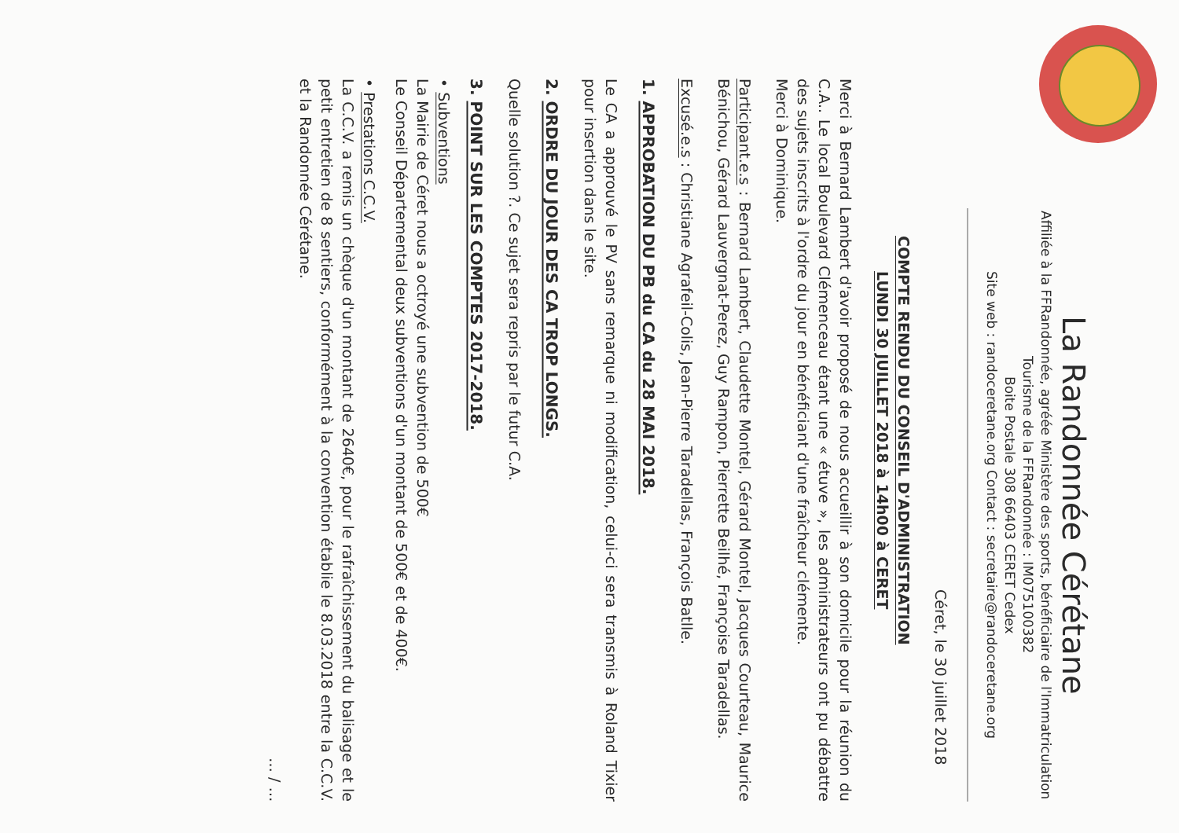La Randonnée Cérétane
Affiliée à la FFRandonnée, agréée Ministère des sports, bénéficiaire de l'Immatriculation Tourisme de la FFRandonnée : IM075100382
Boite Postale 308 66403 CERET Cedex
Site web : randoceretane.org Contact : secretaire@randoceretane.org
Céret, le 30 juillet 2018
COMPTE RENDU DU CONSEIL D'ADMINISTRATION
LUNDI 30 JUILLET 2018 à 14h00 à CERET
Merci à Bernard Lambert d'avoir proposé de nous accueillir à son domicile pour la réunion du C.A.. Le local Boulevard Clémenceau étant une « étuve », les administrateurs ont pu débattre des sujets inscrits à l'ordre du jour en bénéficiant d'une fraîcheur clémente.
Merci à Dominique.
Participant.e.s : Bernard Lambert, Claudette Montel, Gérard Montel, Jacques Courteau, Maurice Bénichou, Gérard Lauvergnat-Perez, Guy Rampon, Pierrette Beilhé, Françoise Taradellas.
Excusé.e.s : Christiane Agrafeil-Colis, Jean-Pierre Taradellas, François Batlle.
1. APPROBATION DU PB du CA du 28 MAI 2018.
Le CA a approuvé le PV sans remarque ni modification, celui-ci sera transmis à Roland Tixier pour insertion dans le site.
2. ORDRE DU JOUR DES CA TROP LONGS.
Quelle solution ?. Ce sujet sera repris par le futur C.A.
3. POINT SUR LES COMPTES 2017-2018.
• Subventions
La Mairie de Céret nous a octroyé une subvention de 500€
Le Conseil Départemental deux subventions d'un montant de 500€ et de 400€.
• Prestations C.C.V.
La C.C.V. a remis un chèque d'un montant de 2640€, pour le rafraîchissement du balisage et le petit entretien de 8 sentiers, conformément à la convention établie le 8.03.2018 entre la C.C.V. et la Randonnée Cérétane.
… / …